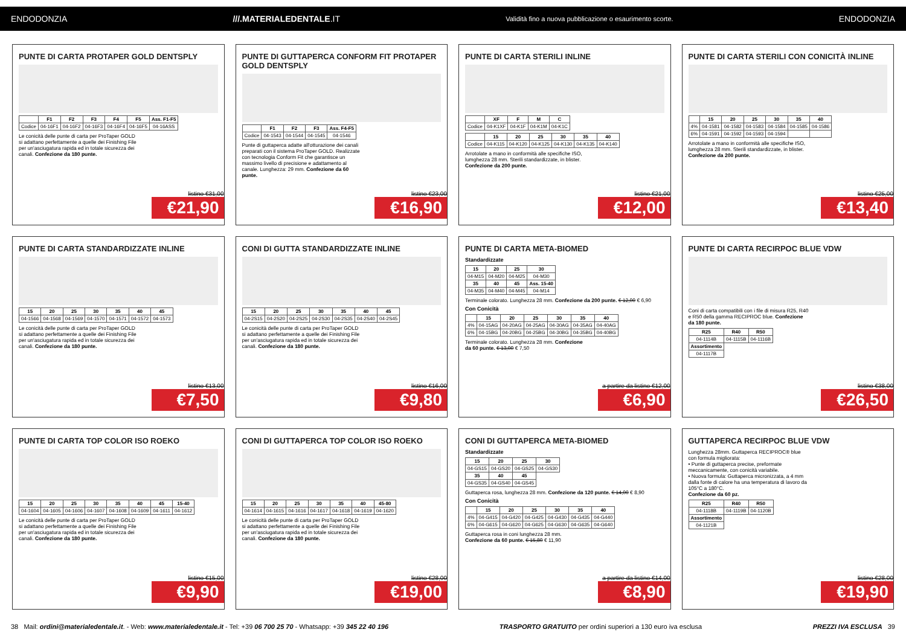ENDODONZIA ///.MATERIALEDENTALE.IT Validità fino a nuova pubblicazione o esaurimento scorte. ENDODONZIA
PUNTE DI CARTA PROTAPER GOLD DENTSPLY
| | F1 | F2 | F3 | F4 | F5 | Ass. F1-F5 |
| --- | --- | --- | --- | --- | --- | --- |
| Codice | 04-16F1 | 04-16F2 | 04-16F3 | 04-16F4 | 04-16F5 | 04-16ASS |
Le conicità delle punte di carta per ProTaper GOLD si adattano perfettamente a quelle dei Finishing File per un'asciugatura rapida ed in totale sicurezza dei canali. Confezione da 180 punte.
listino €31,00
€21,90
PUNTE DI GUTTAPERCA CONFORM FIT PROTAPER GOLD DENTSPLY
| | F1 | F2 | F3 | Ass. F4-F5 |
| --- | --- | --- | --- | --- |
| Codice | 04-1543 | 04-1544 | 04-1545 | 04-1546 |
Punte di guttaperca adatte all'otturazione dei canali preparati con il sistema ProTaper GOLD. Realizzate con tecnologia Conform Fit che garantisce un massimo livello di precisione e adattamento al canale. Lunghezza: 29 mm. Confezione da 60 punte.
listino €23,00
€16,90
PUNTE DI CARTA STERILI INLINE
| | XF | F | M | C |
| --- | --- | --- | --- | --- |
| Codice | 04-K1XF | 04-K1F | 04-K1M | 04-K1C |
| | 15 | 20 | 25 | 30 | 35 | 40 |
| --- | --- | --- | --- | --- | --- | --- |
| Codice | 04-K115 | 04-K120 | 04-K125 | 04-K130 | 04-K135 | 04-K140 |
Arrotolate a mano in conformità alle specifiche ISO, lumghezza 28 mm. Sterili standardizzate, in blister. Confezione da 200 punte.
listino €21,00
€12,00
PUNTE DI CARTA STERILI CON CONICITÀ INLINE
| | 15 | 20 | 25 | 30 | 35 | 40 |
| --- | --- | --- | --- | --- | --- | --- |
| 4% | 04-1581 | 04-1582 | 04-1583 | 04-1584 | 04-1585 | 04-1586 |
| 6% | 04-1591 | 04-1592 | 04-1593 | 04-1594 | | |
Arrotolate a mano in conformità alle specifiche ISO, lumghezza 28 mm. Sterili standardizzate, in blister. Confezione da 200 punte.
listino €25,00
€13,40
PUNTE DI CARTA STANDARDIZZATE INLINE
| 15 | 20 | 25 | 30 | 35 | 40 | 45 |
| --- | --- | --- | --- | --- | --- | --- |
| 04-1566 | 04-1568 | 04-1569 | 04-1570 | 04-1571 | 04-1572 | 04-1573 |
Le conicità delle punte di carta per ProTaper GOLD si adattano perfettamente a quelle dei Finishing File per un'asciugatura rapida ed in totale sicurezza dei canali. Confezione da 180 punte.
listino €13,00
€7,50
CONI DI GUTTA STANDARDIZZATE INLINE
| 15 | 20 | 25 | 30 | 35 | 40 | 45 |
| --- | --- | --- | --- | --- | --- | --- |
| 04-2S15 | 04-2S20 | 04-2S25 | 04-2S30 | 04-2S35 | 04-2S40 | 04-2S45 |
Le conicità delle punte di carta per ProTaper GOLD si adattano perfettamente a quelle dei Finishing File per un'asciugatura rapida ed in totale sicurezza dei canali. Confezione da 180 punte.
listino €16,00
€9,80
PUNTE DI CARTA META-BIOMED
Standardizzate
| 15 | 20 | 25 | 30 |
| --- | --- | --- | --- |
| 04-M15 | 04-M20 | 04-M25 | 04-M30 |
| 35 | 40 | 45 | Ass. 15-40 |
| 04-M35 | 04-M40 | 04-M45 | 04-M14 |
Terminale colorato. Lunghezza 28 mm. Confezione da 200 punte. € 12,00 € 6,90
Con Conicità
| | 15 | 20 | 25 | 30 | 35 | 40 |
| --- | --- | --- | --- | --- | --- | --- |
| 4% | 04-15AG | 04-20AG | 04-25AG | 04-30AG | 04-35AG | 04-40AG |
| 6% | 04-15BG | 04-20BG | 04-25BG | 04-30BG | 04-35BG | 04-40BG |
Terminale colorato. Lunghezza 28 mm. Confezione da 60 punte. € 13,00 € 7,50
a partire da listino €12,00
€6,90
PUNTE DI CARTA RECIRPOC BLUE VDW
Coni di carta compatibili con i file di misura R25, R40 e R50 della gamma RECIPROC blue. Confezione da 180 punte.
| R25 | R40 | R50 |
| --- | --- | --- |
| 04-1114B | 04-1115B | 04-1116B |
| Assortimento | | |
| 04-1117B | | |
listino €38,00
€26,50
PUNTE DI CARTA TOP COLOR ISO ROEKO
| 15 | 20 | 25 | 30 | 35 | 40 | 45 | 15-40 |
| --- | --- | --- | --- | --- | --- | --- | --- |
| 04-1604 | 04-1605 | 04-1606 | 04-1607 | 04-1608 | 04-1609 | 04-1611 | 04-1612 |
Le conicità delle punte di carta per ProTaper GOLD si adattano perfettamente a quelle dei Finishing File per un'asciugatura rapida ed in totale sicurezza dei canali. Confezione da 180 punte.
listino €15,00
€9,90
CONI DI GUTTAPERCA TOP COLOR ISO ROEKO
| 15 | 20 | 25 | 30 | 35 | 40 | 45-80 |
| --- | --- | --- | --- | --- | --- | --- |
| 04-1614 | 04-1615 | 04-1616 | 04-1617 | 04-1618 | 04-1619 | 04-1620 |
Le conicità delle punte di carta per ProTaper GOLD si adattano perfettamente a quelle dei Finishing File per un'asciugatura rapida ed in totale sicurezza dei canali. Confezione da 180 punte.
listino €28,00
€19,00
CONI DI GUTTAPERCA META-BIOMED
Standardizzate
| 15 | 20 | 25 | 30 |
| --- | --- | --- | --- |
| 04-GS15 | 04-GS20 | 04-GS25 | 04-GS30 |
| 35 | 40 | 45 | |
| 04-GS35 | 04-GS40 | 04-GS45 | |
Guttaperca rosa, lunghezza 28 mm. Confezione da 120 punte. € 14,00 € 8,90
Con Conicità
| | 15 | 20 | 25 | 30 | 35 | 40 |
| --- | --- | --- | --- | --- | --- | --- |
| 4% | 04-G415 | 04-G420 | 04-G425 | 04-G430 | 04-G435 | 04-G440 |
| 6% | 04-G615 | 04-G620 | 04-G625 | 04-G630 | 04-G635 | 04-G640 |
Guttaperca rosa in coni lunghezza 28 mm. Confezione da 60 punte. € 15,80 € 11,90
a partire da listino €14,00
€8,90
GUTTAPERCA RECIRPOC BLUE VDW
Lunghezza 28mm. Guttaperca RECIPROC® blue con formula migliorata:
• Punte di guttaperca precise, preformate meccanicamente, con conicità variabile.
• Nuova formula: Guttaperca micronizzata, a 4 mm dalla fonte di calore ha una temperatura di lavoro da 105°C a 180°C.
Confezione da 60 pz.
| R25 | R40 | R50 |
| --- | --- | --- |
| 04-1118B | 04-1119B | 04-1120B |
| Assortimento | | |
| 04-1121B | | |
listino €28,00
€19,90
38 Mail: ordini@materialedentale.it. - Web: www.materialedentale.it - Tel: +39 06 700 25 70 - Whatsapp: +39 345 22 40 196 TRASPORTO GRATUITO per ordini superiori a 130 euro iva esclusa PREZZI IVA ESCLUSA 39